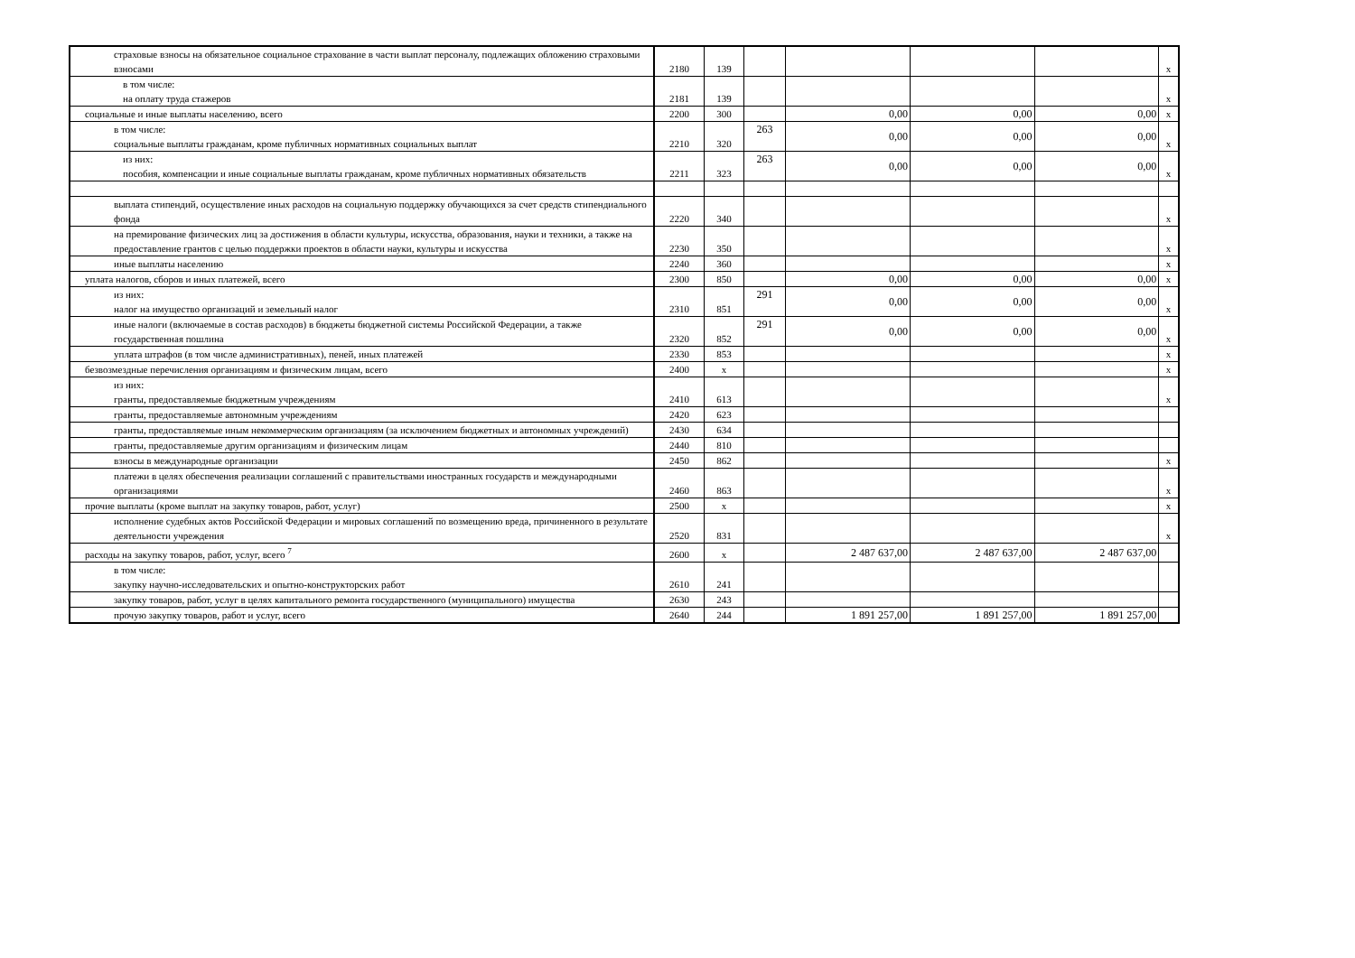| страховые взносы на обязательное социальное страхование в части выплат персоналу, подлежащих обложению страховыми взносами | 2180 | 139 | | | | | x |
| в том числе: на оплату труда стажеров | 2181 | 139 | | | | | x |
| социальные и иные выплаты населению, всего | 2200 | 300 | | 0,00 | 0,00 | 0,00 | x |
| в том числе: социальные выплаты гражданам, кроме публичных нормативных социальных выплат | 2210 | 320 | 263 | 0,00 | 0,00 | 0,00 | x |
| из них: пособия, компенсации и иные социальные выплаты гражданам, кроме публичных нормативных обязательств | 2211 | 323 | 263 | 0,00 | 0,00 | 0,00 | x |
| выплата стипендий, осуществление иных расходов на социальную поддержку обучающихся за счет средств стипендиального фонда | 2220 | 340 | | | | | x |
| на премирование физических лиц за достижения в области культуры, искусства, образования, науки и техники, а также на предоставление грантов с целью поддержки проектов в области науки, культуры и искусства | 2230 | 350 | | | | | x |
| иные выплаты населению | 2240 | 360 | | | | | x |
| уплата налогов, сборов и иных платежей, всего | 2300 | 850 | | 0,00 | 0,00 | 0,00 | x |
| из них: налог на имущество организаций и земельный налог | 2310 | 851 | 291 | 0,00 | 0,00 | 0,00 | x |
| иные налоги (включаемые в состав расходов) в бюджеты бюджетной системы Российской Федерации, а также государственная пошлина | 2320 | 852 | 291 | 0,00 | 0,00 | 0,00 | x |
| уплата штрафов (в том числе административных), пеней, иных платежей | 2330 | 853 | | | | | x |
| безвозмездные перечисления организациям и физическим лицам, всего | 2400 | x | | | | | x |
| из них: гранты, предоставляемые бюджетным учреждениям | 2410 | 613 | | | | | x |
| гранты, предоставляемые автономным учреждениям | 2420 | 623 | | | | | |
| гранты, предоставляемые иным некоммерческим организациям (за исключением бюджетных и автономных учреждений) | 2430 | 634 | | | | | |
| гранты, предоставляемые другим организациям и физическим лицам | 2440 | 810 | | | | | |
| взносы в международные организации | 2450 | 862 | | | | | x |
| платежи в целях обеспечения реализации соглашений с правительствами иностранных государств и международными организациями | 2460 | 863 | | | | | x |
| прочие выплаты (кроме выплат на закупку товаров, работ, услуг) | 2500 | x | | | | | x |
| исполнение судебных актов Российской Федерации и мировых соглашений по возмещению вреда, причиненного в результате деятельности учреждения | 2520 | 831 | | | | | x |
| расходы на закупку товаров, работ, услуг, всего <sup>7</sup> | 2600 | x | | 2 487 637,00 | 2 487 637,00 | 2 487 637,00 | |
| в том числе: закупку научно-исследовательских и опытно-конструкторских работ | 2610 | 241 | | | | | |
| закупку товаров, работ, услуг в целях капитального ремонта государственного (муниципального) имущества | 2630 | 243 | | | | | |
| прочую закупку товаров, работ и услуг, всего | 2640 | 244 | | 1 891 257,00 | 1 891 257,00 | 1 891 257,00 | |